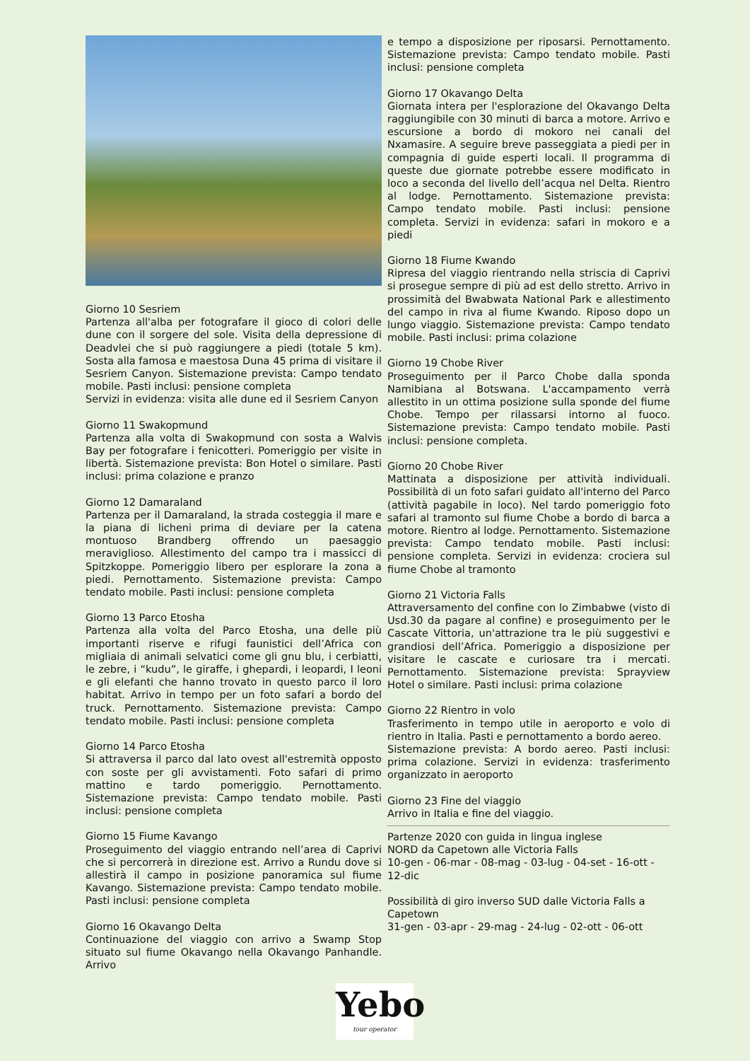Giorno 10 Sesriem
Partenza all'alba per fotografare il gioco di colori delle dune con il sorgere del sole. Visita della depressione di Deadvlei che si può raggiungere a piedi (totale 5 km). Sosta alla famosa e maestosa Duna 45 prima di visitare il Sesriem Canyon. Sistemazione prevista: Campo tendato mobile. Pasti inclusi: pensione completa
Servizi in evidenza: visita alle dune ed il Sesriem Canyon
Giorno 11 Swakopmund
Partenza alla volta di Swakopmund con sosta a Walvis Bay per fotografare i fenicotteri. Pomeriggio per visite in libertà. Sistemazione prevista: Bon Hotel o similare. Pasti inclusi: prima colazione e pranzo
Giorno 12 Damaraland
Partenza per il Damaraland, la strada costeggia il mare e la piana di licheni prima di deviare per la catena montuoso Brandberg offrendo un paesaggio meraviglioso. Allestimento del campo tra i massicci di Spitzkoppe. Pomeriggio libero per esplorare la zona a piedi. Pernottamento. Sistemazione prevista: Campo tendato mobile. Pasti inclusi: pensione completa
Giorno 13 Parco Etosha
Partenza alla volta del Parco Etosha, una delle più importanti riserve e rifugi faunistici dell’Africa con migliaia di animali selvatici come gli gnu blu, i cerbiatti, le zebre, i “kudu”, le giraffe, i ghepardi, i leopardi, I leoni e gli elefanti che hanno trovato in questo parco il loro habitat. Arrivo in tempo per un foto safari a bordo del truck. Pernottamento. Sistemazione prevista: Campo tendato mobile. Pasti inclusi: pensione completa
Giorno 14 Parco Etosha
Si attraversa il parco dal lato ovest all'estremità opposto con soste per gli avvistamenti. Foto safari di primo mattino e tardo pomeriggio. Pernottamento. Sistemazione prevista: Campo tendato mobile. Pasti inclusi: pensione completa
Giorno 15 Fiume Kavango
Proseguimento del viaggio entrando nell’area di Caprivi che si percorrerà in direzione est. Arrivo a Rundu dove si allestirà il campo in posizione panoramica sul fiume Kavango. Sistemazione prevista: Campo tendato mobile. Pasti inclusi: pensione completa
Giorno 16 Okavango Delta
Continuazione del viaggio con arrivo a Swamp Stop situato sul fiume Okavango nella Okavango Panhandle. Arrivo
e tempo a disposizione per riposarsi. Pernottamento. Sistemazione prevista: Campo tendato mobile. Pasti inclusi: pensione completa
Giorno 17 Okavango Delta
Giornata intera per l'esplorazione del Okavango Delta raggiungibile con 30 minuti di barca a motore. Arrivo e escursione a bordo di mokoro nei canali del Nxamasire. A seguire breve passeggiata a piedi per in compagnia di guide esperti locali. Il programma di queste due giornate potrebbe essere modificato in loco a seconda del livello dell’acqua nel Delta. Rientro al lodge. Pernottamento. Sistemazione prevista: Campo tendato mobile. Pasti inclusi: pensione completa. Servizi in evidenza: safari in mokoro e a piedi
Giorno 18 Fiume Kwando
Ripresa del viaggio rientrando nella striscia di Caprivi si prosegue sempre di più ad est dello stretto. Arrivo in prossimità del Bwabwata National Park e allestimento del campo in riva al fiume Kwando. Riposo dopo un lungo viaggio. Sistemazione prevista: Campo tendato mobile. Pasti inclusi: prima colazione
Giorno 19 Chobe River
Proseguimento per il Parco Chobe dalla sponda Namibiana al Botswana. L'accampamento verrà allestito in un ottima posizione sulla sponde del fiume Chobe. Tempo per rilassarsi intorno al fuoco. Sistemazione prevista: Campo tendato mobile. Pasti inclusi: pensione completa.
Giorno 20 Chobe River
Mattinata a disposizione per attività individuali. Possibilità di un foto safari guidato all'interno del Parco (attività pagabile in loco). Nel tardo pomeriggio foto safari al tramonto sul fiume Chobe a bordo di barca a motore. Rientro al lodge. Pernottamento. Sistemazione prevista: Campo tendato mobile. Pasti inclusi: pensione completa. Servizi in evidenza: crociera sul fiume Chobe al tramonto
Giorno 21 Victoria Falls
Attraversamento del confine con lo Zimbabwe (visto di Usd.30 da pagare al confine) e proseguimento per le Cascate Vittoria, un'attrazione tra le più suggestivi e grandiosi dell’Africa. Pomeriggio a disposizione per visitare le cascate e curiosare tra i mercati. Pernottamento. Sistemazione prevista: Sprayview Hotel o similare. Pasti inclusi: prima colazione
Giorno 22 Rientro in volo
Trasferimento in tempo utile in aeroporto e volo di rientro in Italia. Pasti e pernottamento a bordo aereo.
Sistemazione prevista: A bordo aereo. Pasti inclusi: prima colazione. Servizi in evidenza: trasferimento organizzato in aeroporto
Giorno 23 Fine del viaggio
Arrivo in Italia e fine del viaggio.
Partenze 2020 con guida in lingua inglese
NORD da Capetown alle Victoria Falls
10-gen - 06-mar - 08-mag - 03-lug - 04-set - 16-ott - 12-dic
Possibilità di giro inverso SUD dalle Victoria Falls a Capetown
31-gen - 03-apr - 29-mag - 24-lug - 02-ott - 06-ott
Yebo
tour operator